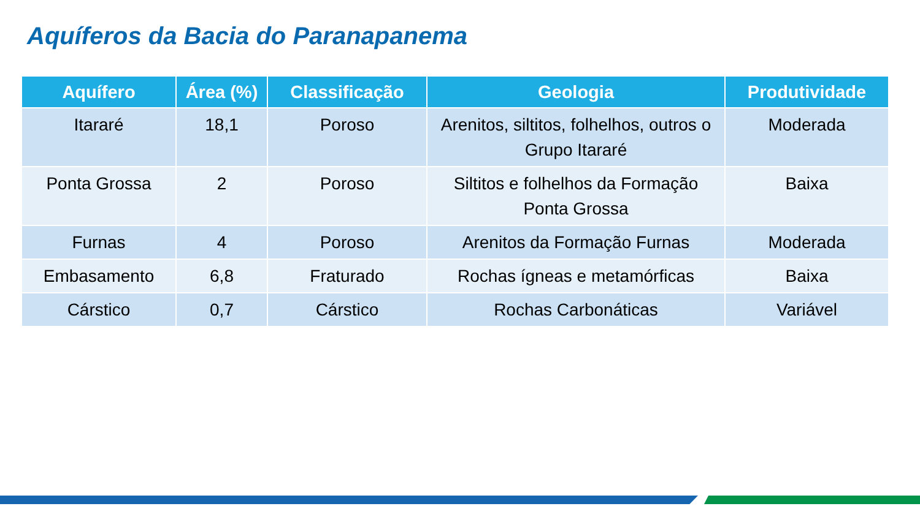Aquíferos da Bacia do Paranapanema
| Aquífero | Área (%) | Classificação | Geologia | Produtividade |
| --- | --- | --- | --- | --- |
| Itararé | 18,1 | Poroso | Arenitos, siltitos, folhelhos, outros o Grupo Itararé | Moderada |
| Ponta Grossa | 2 | Poroso | Siltitos e folhelhos da Formação Ponta Grossa | Baixa |
| Furnas | 4 | Poroso | Arenitos da Formação Furnas | Moderada |
| Embasamento | 6,8 | Fraturado | Rochas ígneas e metamórficas | Baixa |
| Cárstico | 0,7 | Cárstico | Rochas Carbonáticas | Variável |